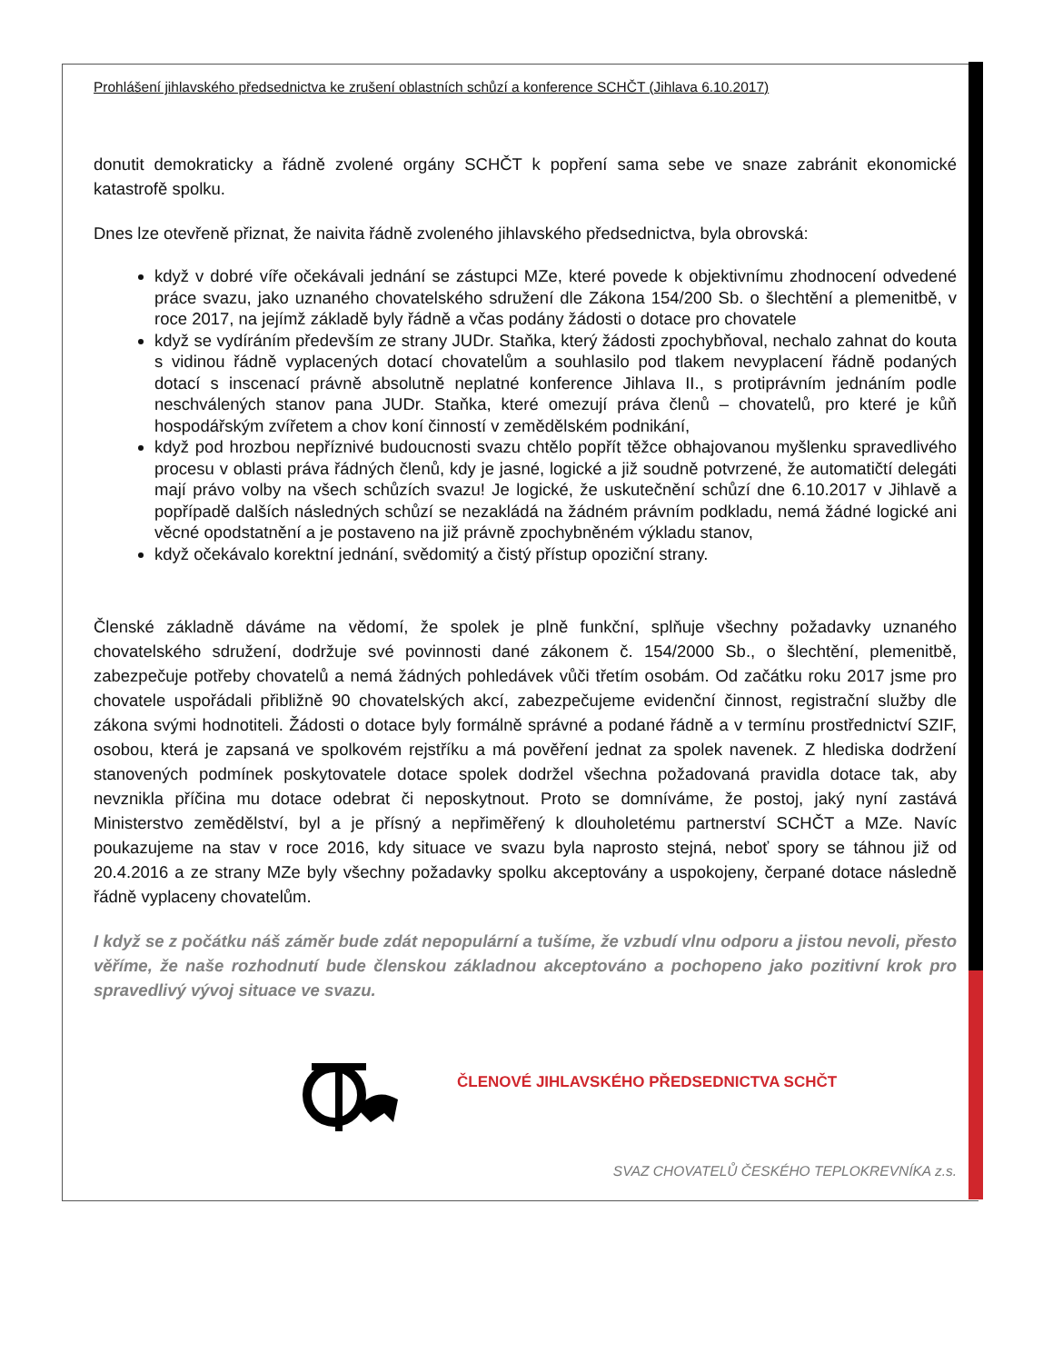Prohlášení jihlavského předsednictva ke zrušení oblastních schůzí a konference SCHČT (Jihlava 6.10.2017)
donutit demokraticky a řádně zvolené orgány SCHČT k popření sama sebe ve snaze zabránit ekonomické katastrofě spolku.
Dnes lze otevřeně přiznat, že naivita řádně zvoleného jihlavského předsednictva, byla obrovská:
když v dobré víře očekávali jednání se zástupci MZe, které povede k objektivnímu zhodnocení odvedené práce svazu, jako uznaného chovatelského sdružení dle Zákona 154/200 Sb. o šlechtění a plemenitbě, v roce 2017, na jejímž základě byly řádně a včas podány žádosti o dotace pro chovatele
když se vydíráním především ze strany JUDr. Staňka, který žádosti zpochybňoval, nechalo zahnat do kouta s vidinou řádně vyplacených dotací chovatelům a souhlasilo pod tlakem nevyplacení řádně podaných dotací s inscenací právně absolutně neplatné konference Jihlava II., s protiprávním jednáním podle neschválených stanov pana JUDr. Staňka, které omezují práva členů – chovatelů, pro které je kůň hospodářským zvířetem a chov koní činností v zemědělském podnikání,
když pod hrozbou nepříznivé budoucnosti svazu chtělo popřít těžce obhajovanou myšlenku spravedlivého procesu v oblasti práva řádných členů, kdy je jasné, logické a již soudně potvrzené, že automatičtí delegáti mají právo volby na všech schůzích svazu! Je logické, že uskutečnění schůzí dne 6.10.2017 v Jihlavě a popřípadě dalších následných schůzí se nezakládá na žádném právním podkladu, nemá žádné logické ani věcné opodstatnění a je postaveno na již právně zpochybněném výkladu stanov,
když očekávalo korektní jednání, svědomitý a čistý přístup opoziční strany.
Členské základně dáváme na vědomí, že spolek je plně funkční, splňuje všechny požadavky uznaného chovatelského sdružení, dodržuje své povinnosti dané zákonem č. 154/2000 Sb., o šlechtění, plemenitbě, zabezpečuje potřeby chovatelů a nemá žádných pohledávek vůči třetím osobám. Od začátku roku 2017 jsme pro chovatele uspořádali přibližně 90 chovatelských akcí, zabezpečujeme evidenční činnost, registrační služby dle zákona svými hodnotiteli. Žádosti o dotace byly formálně správné a podané řádně a v termínu prostřednictví SZIF, osobou, která je zapsaná ve spolkovém rejstříku a má pověření jednat za spolek navenek. Z hlediska dodržení stanovených podmínek poskytovatele dotace spolek dodržel všechna požadovaná pravidla dotace tak, aby nevznikla příčina mu dotace odebrat či neposkytnout. Proto se domníváme, že postoj, jaký nyní zastává Ministerstvo zemědělství, byl a je přísný a nepřiměřený k dlouholetému partnerství SCHČT a MZe. Navíc poukazujeme na stav v roce 2016, kdy situace ve svazu byla naprosto stejná, neboť spory se táhnou již od 20.4.2016 a ze strany MZe byly všechny požadavky spolku akceptovány a uspokojeny, čerpané dotace následně řádně vyplaceny chovatelům.
I když se z počátku náš záměr bude zdát nepopulární a tušíme, že vzbudí vlnu odporu a jistou nevoli, přesto věříme, že naše rozhodnutí bude členskou základnou akceptováno a pochopeno jako pozitivní krok pro spravedlivý vývoj situace ve svazu.
ČLENOVÉ JIHLAVSKÉHO PŘEDSEDNICTVA SCHČT
SVAZ CHOVATELŮ ČESKÉHO TEPLOKREVNÍKA z.s.